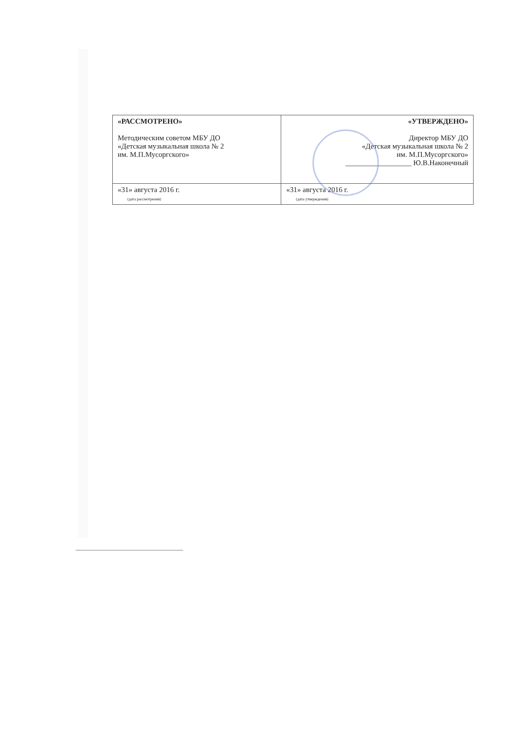| «РАССМОТРЕНО» Методическим советом МБУ ДО «Детская музыкальная школа № 2 им. М.П.Мусоргского» | «УТВЕРЖДЕНО» Директор МБУ ДО «Детская музыкальная школа № 2 им. М.П.Мусоргского» __________________ Ю.В.Наконечный |
| «31» августа 2016 г. (дата рассмотрения) | «31» августа 2016 г. (дата утверждения) |